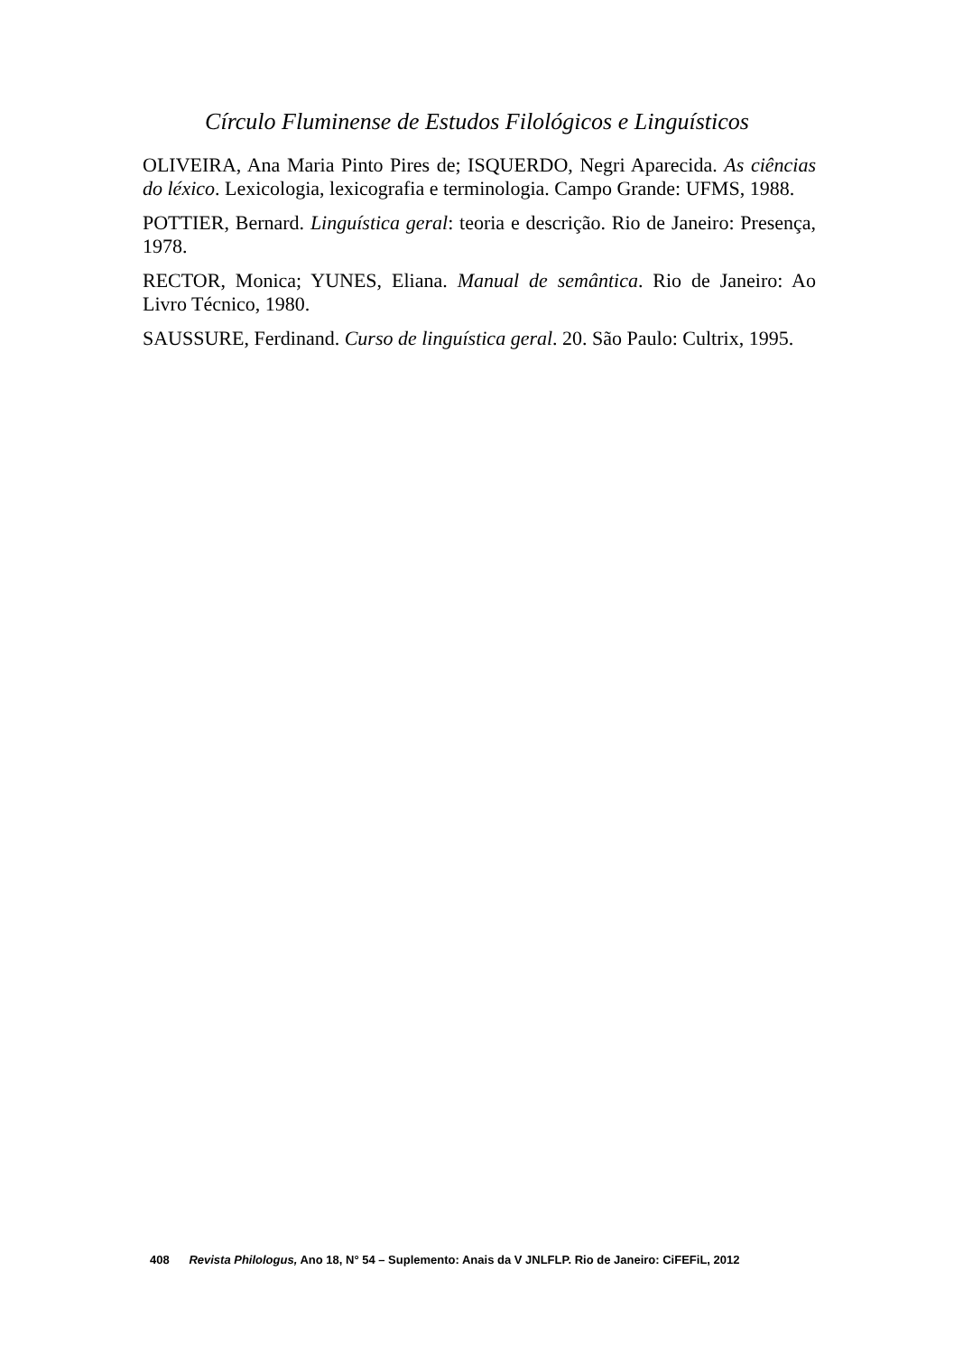Círculo Fluminense de Estudos Filológicos e Linguísticos
OLIVEIRA, Ana Maria Pinto Pires de; ISQUERDO, Negri Aparecida. As ciências do léxico. Lexicologia, lexicografia e terminologia. Campo Grande: UFMS, 1988.
POTTIER, Bernard. Linguística geral: teoria e descrição. Rio de Janeiro: Presença, 1978.
RECTOR, Monica; YUNES, Eliana. Manual de semântica. Rio de Janeiro: Ao Livro Técnico, 1980.
SAUSSURE, Ferdinand. Curso de linguística geral. 20. São Paulo: Cultrix, 1995.
408 Revista Philologus, Ano 18, N° 54 – Suplemento: Anais da V JNLFLP. Rio de Janeiro: CiFEFiL, 2012